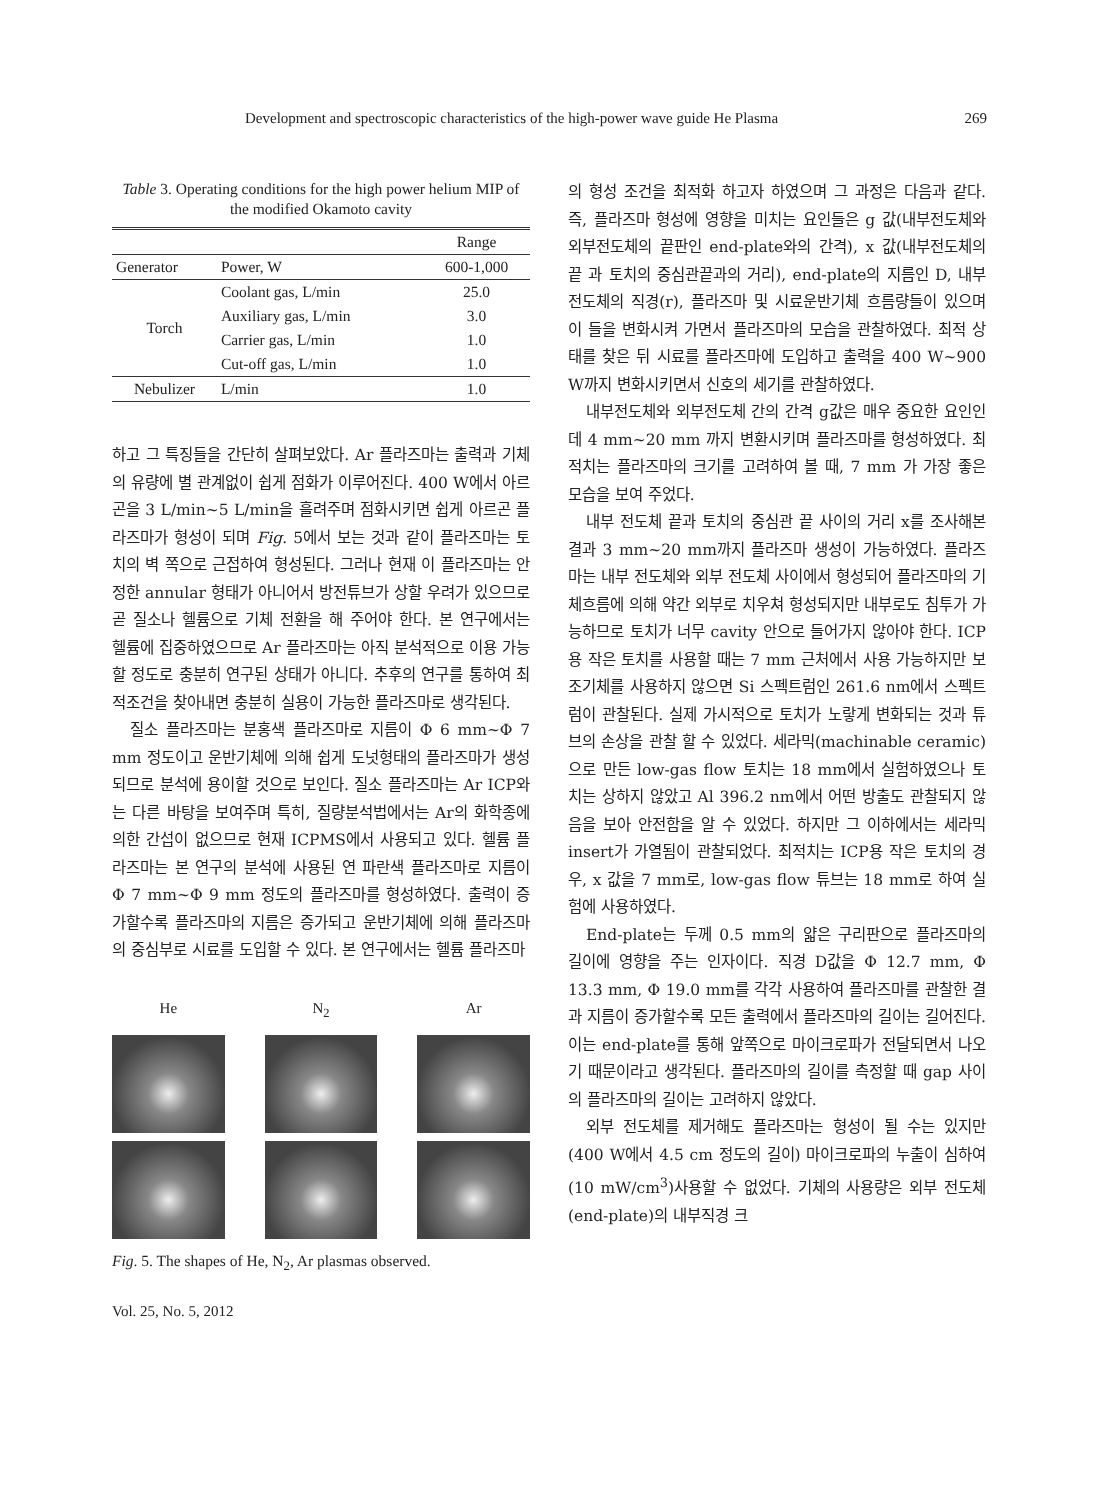Development and spectroscopic characteristics of the high-power wave guide He Plasma 269
Table 3. Operating conditions for the high power helium MIP of the modified Okamoto cavity
| | | Range |
| --- | --- | --- |
| Generator | Power, W | 600-1,000 |
| Torch | Coolant gas, L/min | 25.0 |
| | Auxiliary gas, L/min | 3.0 |
| | Carrier gas, L/min | 1.0 |
| | Cut-off gas, L/min | 1.0 |
| Nebulizer | L/min | 1.0 |
하고 그 특징들을 간단히 살펴보았다. Ar 플라즈마는 출력과 기체의 유량에 별 관계없이 쉽게 점화가 이루어진다. 400 W에서 아르곤을 3 L/min~5 L/min을 흘려주며 점화시키면 쉽게 아르곤 플라즈마가 형성이 되며 Fig. 5에서 보는 것과 같이 플라즈마는 토치의 벽 쪽으로 근접하여 형성된다. 그러나 현재 이 플라즈마는 안정한 annular 형태가 아니어서 방전튜브가 상할 우려가 있으므로 곧 질소나 헬륨으로 기체 전환을 해 주어야 한다. 본 연구에서는 헬륨에 집중하였으므로 Ar 플라즈마는 아직 분석적으로 이용 가능할 정도로 충분히 연구된 상태가 아니다. 추후의 연구를 통하여 최적조건을 찾아내면 충분히 실용이 가능한 플라즈마로 생각된다.
질소 플라즈마는 분홍색 플라즈마로 지름이 Φ 6 mm~Φ 7 mm 정도이고 운반기체에 의해 쉽게 도넛형태의 플라즈마가 생성되므로 분석에 용이할 것으로 보인다. 질소 플라즈마는 Ar ICP와는 다른 바탕을 보여주며 특히, 질량분석법에서는 Ar의 화학종에 의한 간섭이 없으므로 현재 ICPMS에서 사용되고 있다. 헬륨 플라즈마는 본 연구의 분석에 사용된 연 파란색 플라즈마로 지름이 Φ 7 mm~Φ 9 mm 정도의 플라즈마를 형성하였다. 출력이 증가할수록 플라즈마의 지름은 증가되고 운반기체에 의해 플라즈마의 중심부로 시료를 도입할 수 있다. 본 연구에서는 헬륨 플라즈마
He
N<sub>2</sub>
Ar
Fig. 5. The shapes of He, N<sub>2</sub>, Ar plasmas observed.
Vol. 25, No. 5, 2012
의 형성 조건을 최적화 하고자 하였으며 그 과정은 다음과 같다. 즉, 플라즈마 형성에 영향을 미치는 요인들은 g 값(내부전도체와 외부전도체의 끝판인 end-plate와의 간격), x 값(내부전도체의 끝 과 토치의 중심관끝과의 거리), end-plate의 지름인 D, 내부전도체의 직경(r), 플라즈마 및 시료운반기체 흐름량들이 있으며 이 들을 변화시켜 가면서 플라즈마의 모습을 관찰하였다. 최적 상태를 찾은 뒤 시료를 플라즈마에 도입하고 출력을 400 W~900 W까지 변화시키면서 신호의 세기를 관찰하였다.
내부전도체와 외부전도체 간의 간격 g값은 매우 중요한 요인인데 4 mm~20 mm 까지 변환시키며 플라즈마를 형성하였다. 최적치는 플라즈마의 크기를 고려하여 볼 때, 7 mm 가 가장 좋은 모습을 보여 주었다.
내부 전도체 끝과 토치의 중심관 끝 사이의 거리 x를 조사해본 결과 3 mm~20 mm까지 플라즈마 생성이 가능하였다. 플라즈마는 내부 전도체와 외부 전도체 사이에서 형성되어 플라즈마의 기체흐름에 의해 약간 외부로 치우쳐 형성되지만 내부로도 침투가 가능하므로 토치가 너무 cavity 안으로 들어가지 않아야 한다. ICP용 작은 토치를 사용할 때는 7 mm 근처에서 사용 가능하지만 보조기체를 사용하지 않으면 Si 스펙트럼인 261.6 nm에서 스펙트럼이 관찰된다. 실제 가시적으로 토치가 노랗게 변화되는 것과 튜브의 손상을 관찰 할 수 있었다. 세라믹(machinable ceramic)으로 만든 low-gas flow 토치는 18 mm에서 실험하였으나 토치는 상하지 않았고 Al 396.2 nm에서 어떤 방출도 관찰되지 않음을 보아 안전함을 알 수 있었다. 하지만 그 이하에서는 세라믹 insert가 가열됨이 관찰되었다. 최적치는 ICP용 작은 토치의 경우, x 값을 7 mm로, low-gas flow 튜브는 18 mm로 하여 실험에 사용하였다.
End-plate는 두께 0.5 mm의 얇은 구리판으로 플라즈마의 길이에 영향을 주는 인자이다. 직경 D값을 Φ 12.7 mm, Φ 13.3 mm, Φ 19.0 mm를 각각 사용하여 플라즈마를 관찰한 결과 지름이 증가할수록 모든 출력에서 플라즈마의 길이는 길어진다. 이는 end-plate를 통해 앞쪽으로 마이크로파가 전달되면서 나오기 때문이라고 생각된다. 플라즈마의 길이를 측정할 때 gap 사이의 플라즈마의 길이는 고려하지 않았다.
외부 전도체를 제거해도 플라즈마는 형성이 될 수는 있지만(400 W에서 4.5 cm 정도의 길이) 마이크로파의 누출이 심하여(10 mW/cm<sup>3</sup>)사용할 수 없었다. 기체의 사용량은 외부 전도체(end-plate)의 내부직경 크